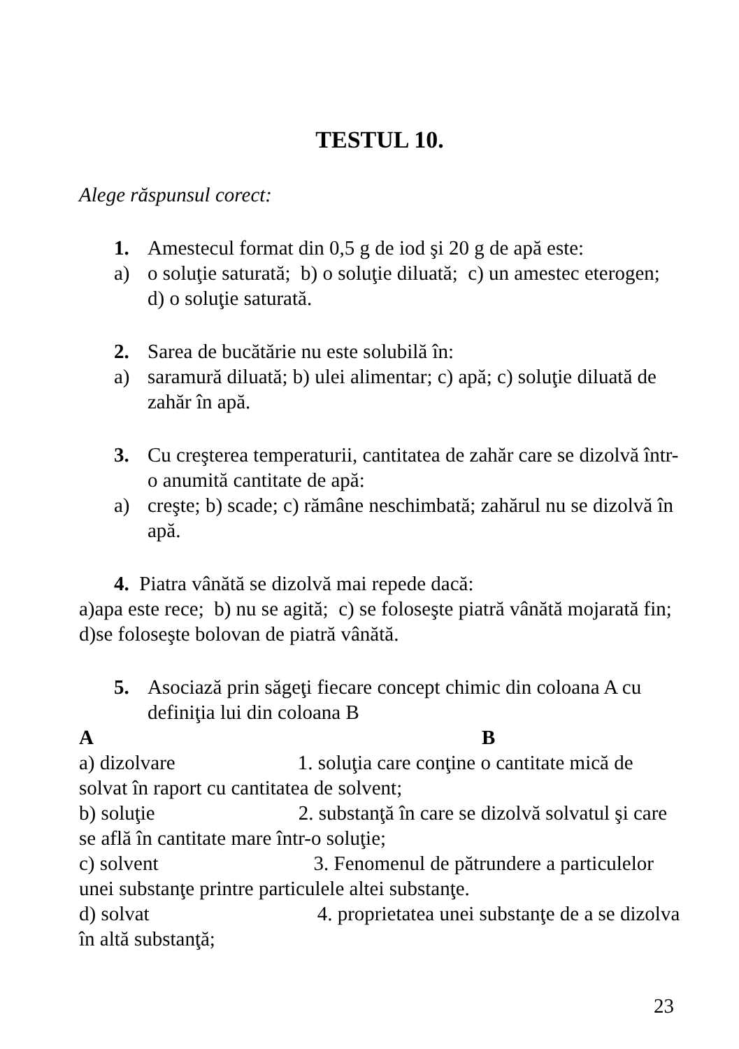TESTUL 10.
Alege răspunsul corect:
1. Amestecul format din 0,5 g de iod şi 20 g de apă este:
a) o soluţie saturată; b) o soluţie diluată; c) un amestec eterogen; d) o soluţie saturată.
2. Sarea de bucătărie nu este solubilă în:
a) saramură diluată; b) ulei alimentar; c) apă; c) soluţie diluată de zahăr în apă.
3. Cu creşterea temperaturii, cantitatea de zahăr care se dizolvă într-o anumită cantitate de apă:
a) creşte; b) scade; c) rămâne neschimbată; zahărul nu se dizolvă în apă.
4. Piatra vânătă se dizolvă mai repede dacă:
a)apa este rece; b) nu se agită; c) se foloseşte piatră vânătă mojarată fin; d)se foloseşte bolovan de piatră vânătă.
5. Asociază prin săgeţi fiecare concept chimic din coloana A cu definiţia lui din coloana B
A B
a) dizolvare 1. soluţia care conţine o cantitate mică de solvat în raport cu cantitatea de solvent;
b) soluţie 2. substanţă în care se dizolvă solvatul şi care se află în cantitate mare într-o soluţie;
c) solvent 3. Fenomenul de pătrundere a particulelor unei substanţe printre particulele altei substanţe.
d) solvat 4. proprietatea unei substanţe de a se dizolva în altă substanţă;
23